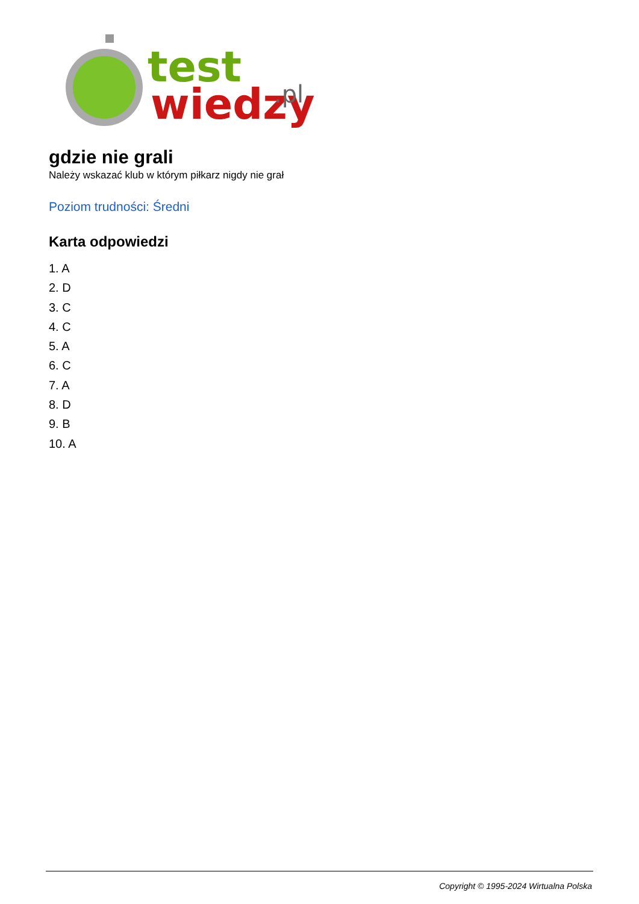test
wiedzy
.pl
gdzie nie grali
Należy wskazać klub w którym piłkarz nigdy nie grał
Poziom trudności: Średni
Karta odpowiedzi
1. A
2. D
3. C
4. C
5. A
6. C
7. A
8. D
9. B
10. A
Copyright © 1995-2024 Wirtualna Polska